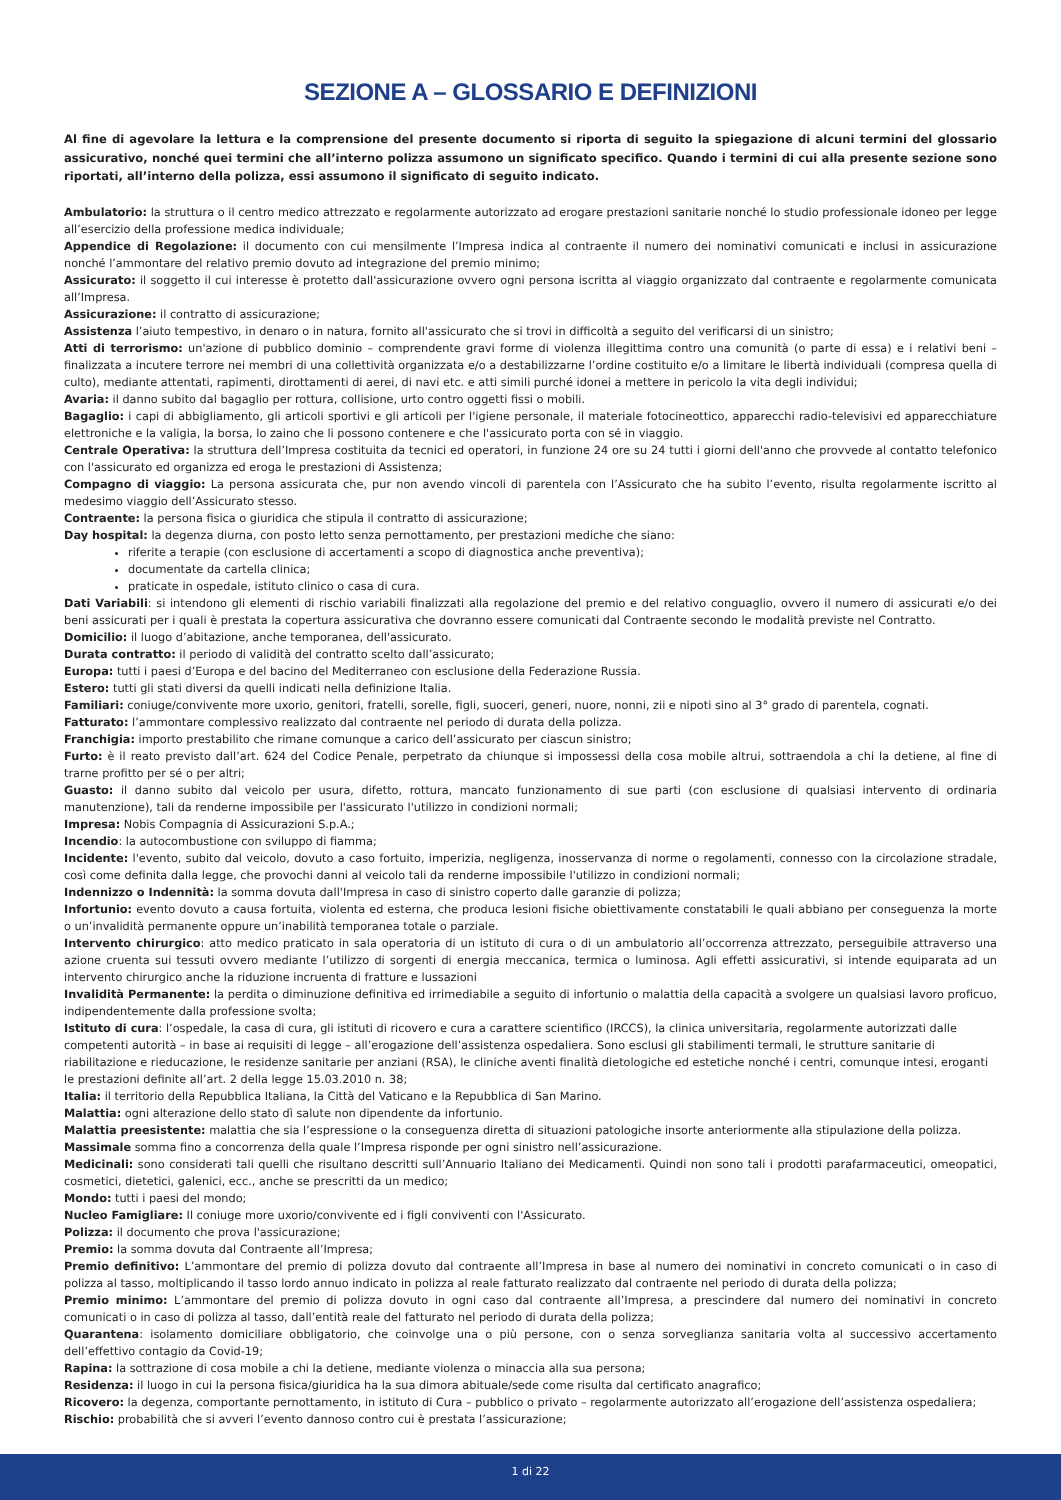SEZIONE A – GLOSSARIO E DEFINIZIONI
Al fine di agevolare la lettura e la comprensione del presente documento si riporta di seguito la spiegazione di alcuni termini del glossario assicurativo, nonché quei termini che all’interno polizza assumono un significato specifico. Quando i termini di cui alla presente sezione sono riportati, all’interno della polizza, essi assumono il significato di seguito indicato.
Ambulatorio: la struttura o il centro medico attrezzato e regolarmente autorizzato ad erogare prestazioni sanitarie nonché lo studio professionale idoneo per legge all’esercizio della professione medica individuale;
Appendice di Regolazione: il documento con cui mensilmente l’Impresa indica al contraente il numero dei nominativi comunicati e inclusi in assicurazione nonché l’ammontare del relativo premio dovuto ad integrazione del premio minimo;
Assicurato: il soggetto il cui interesse è protetto dall'assicurazione ovvero ogni persona iscritta al viaggio organizzato dal contraente e regolarmente comunicata all’Impresa.
Assicurazione: il contratto di assicurazione;
Assistenza l’aiuto tempestivo, in denaro o in natura, fornito all'assicurato che si trovi in difficoltà a seguito del verificarsi di un sinistro;
Atti di terrorismo: un'azione di pubblico dominio – comprendente gravi forme di violenza illegittima contro una comunità (o parte di essa) e i relativi beni – finalizzata a incutere terrore nei membri di una collettività organizzata e/o a destabilizzarne l’ordine costituito e/o a limitare le libertà individuali (compresa quella di culto), mediante attentati, rapimenti, dirottamenti di aerei, di navi etc. e atti simili purché idonei a mettere in pericolo la vita degli individui;
Avaria: il danno subito dal bagaglio per rottura, collisione, urto contro oggetti fissi o mobili.
Bagaglio: i capi di abbigliamento, gli articoli sportivi e gli articoli per l'igiene personale, il materiale fotocineottico, apparecchi radio-televisivi ed apparecchiature elettroniche e la valigia, la borsa, lo zaino che li possono contenere e che l'assicurato porta con sé in viaggio.
Centrale Operativa: la struttura dell’Impresa costituita da tecnici ed operatori, in funzione 24 ore su 24 tutti i giorni dell'anno che provvede al contatto telefonico con l'assicurato ed organizza ed eroga le prestazioni di Assistenza;
Compagno di viaggio: La persona assicurata che, pur non avendo vincoli di parentela con l’Assicurato che ha subito l’evento, risulta regolarmente iscritto al medesimo viaggio dell’Assicurato stesso.
Contraente: la persona fisica o giuridica che stipula il contratto di assicurazione;
Day hospital: la degenza diurna, con posto letto senza pernottamento, per prestazioni mediche che siano:
riferite a terapie (con esclusione di accertamenti a scopo di diagnostica anche preventiva);
documentate da cartella clinica;
praticate in ospedale, istituto clinico o casa di cura.
Dati Variabili: si intendono gli elementi di rischio variabili finalizzati alla regolazione del premio e del relativo conguaglio, ovvero il numero di assicurati e/o dei beni assicurati per i quali è prestata la copertura assicurativa che dovranno essere comunicati dal Contraente secondo le modalità previste nel Contratto.
Domicilio: il luogo d’abitazione, anche temporanea, dell'assicurato.
Durata contratto: il periodo di validità del contratto scelto dall’assicurato;
Europa: tutti i paesi d’Europa e del bacino del Mediterraneo con esclusione della Federazione Russia.
Estero: tutti gli stati diversi da quelli indicati nella definizione Italia.
Familiari: coniuge/convivente more uxorio, genitori, fratelli, sorelle, figli, suoceri, generi, nuore, nonni, zii e nipoti sino al 3° grado di parentela, cognati.
Fatturato: l’ammontare complessivo realizzato dal contraente nel periodo di durata della polizza.
Franchigia: importo prestabilito che rimane comunque a carico dell’assicurato per ciascun sinistro;
Furto: è il reato previsto dall’art. 624 del Codice Penale, perpetrato da chiunque si impossessi della cosa mobile altrui, sottraendola a chi la detiene, al fine di trarne profitto per sé o per altri;
Guasto: il danno subito dal veicolo per usura, difetto, rottura, mancato funzionamento di sue parti (con esclusione di qualsiasi intervento di ordinaria manutenzione), tali da renderne impossibile per l'assicurato l'utilizzo in condizioni normali;
Impresa: Nobis Compagnia di Assicurazioni S.p.A.;
Incendio: la autocombustione con sviluppo di fiamma;
Incidente: l'evento, subito dal veicolo, dovuto a caso fortuito, imperizia, negligenza, inosservanza di norme o regolamenti, connesso con la circolazione stradale, così come definita dalla legge, che provochi danni al veicolo tali da renderne impossibile l'utilizzo in condizioni normali;
Indennizzo o Indennità: la somma dovuta dall'Impresa in caso di sinistro coperto dalle garanzie di polizza;
Infortunio: evento dovuto a causa fortuita, violenta ed esterna, che produca lesioni fisiche obiettivamente constatabili le quali abbiano per conseguenza la morte o un’invalidità permanente oppure un’inabilità temporanea totale o parziale.
Intervento chirurgico: atto medico praticato in sala operatoria di un istituto di cura o di un ambulatorio all’occorrenza attrezzato, perseguibile attraverso una azione cruenta sui tessuti ovvero mediante l’utilizzo di sorgenti di energia meccanica, termica o luminosa. Agli effetti assicurativi, si intende equiparata ad un intervento chirurgico anche la riduzione incruenta di fratture e lussazioni
Invalidità Permanente: la perdita o diminuzione definitiva ed irrimediabile a seguito di infortunio o malattia della capacità a svolgere un qualsiasi lavoro proficuo, indipendentemente dalla professione svolta;
Istituto di cura: l’ospedale, la casa di cura, gli istituti di ricovero e cura a carattere scientifico (IRCCS), la clinica universitaria, regolarmente autorizzati dalle competenti autorità – in base ai requisiti di legge – all’erogazione dell’assistenza ospedaliera. Sono esclusi gli stabilimenti termali, le strutture sanitarie di riabilitazione e rieducazione, le residenze sanitarie per anziani (RSA), le cliniche aventi finalità dietologiche ed estetiche nonché i centri, comunque intesi, eroganti le prestazioni definite all’art. 2 della legge 15.03.2010 n. 38;
Italia: il territorio della Repubblica Italiana, la Città del Vaticano e la Repubblica di San Marino.
Malattia: ogni alterazione dello stato dì salute non dipendente da infortunio.
Malattia preesistente: malattia che sia l’espressione o la conseguenza diretta di situazioni patologiche insorte anteriormente alla stipulazione della polizza.
Massimale somma fino a concorrenza della quale l’Impresa risponde per ogni sinistro nell’assicurazione.
Medicinali: sono considerati tali quelli che risultano descritti sull’Annuario Italiano dei Medicamenti. Quindi non sono tali i prodotti parafarmaceutici, omeopatici, cosmetici, dietetici, galenici, ecc., anche se prescritti da un medico;
Mondo: tutti i paesi del mondo;
Nucleo Famigliare: Il coniuge more uxorio/convivente ed i figli conviventi con l'Assicurato.
Polizza: il documento che prova l'assicurazione;
Premio: la somma dovuta dal Contraente all’Impresa;
Premio definitivo: L’ammontare del premio di polizza dovuto dal contraente all’Impresa in base al numero dei nominativi in concreto comunicati o in caso di polizza al tasso, moltiplicando il tasso lordo annuo indicato in polizza al reale fatturato realizzato dal contraente nel periodo di durata della polizza;
Premio minimo: L’ammontare del premio di polizza dovuto in ogni caso dal contraente all’Impresa, a prescindere dal numero dei nominativi in concreto comunicati o in caso di polizza al tasso, dall’entità reale del fatturato nel periodo di durata della polizza;
Quarantena: isolamento domiciliare obbligatorio, che coinvolge una o più persone, con o senza sorveglianza sanitaria volta al successivo accertamento dell’effettivo contagio da Covid-19;
Rapina: la sottrazione di cosa mobile a chi la detiene, mediante violenza o minaccia alla sua persona;
Residenza: il luogo in cui la persona fisica/giuridica ha la sua dimora abituale/sede come risulta dal certificato anagrafico;
Ricovero: la degenza, comportante pernottamento, in istituto di Cura – pubblico o privato – regolarmente autorizzato all’erogazione dell’assistenza ospedaliera;
Rischio: probabilità che si avveri l’evento dannoso contro cui è prestata l’assicurazione;
1 di 22